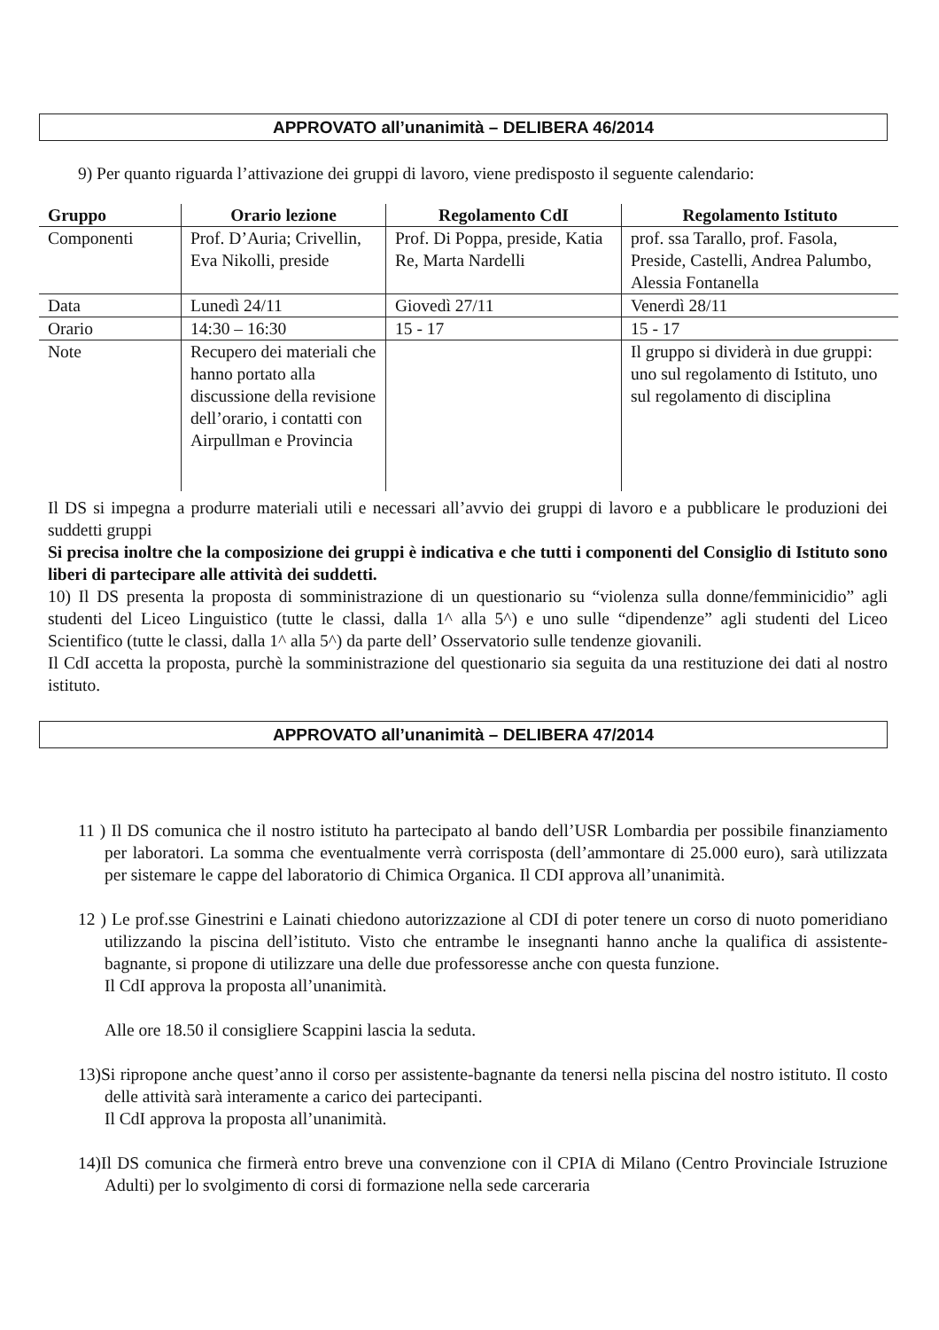APPROVATO all’unanimità – DELIBERA 46/2014
9) Per quanto riguarda l’attivazione dei gruppi di lavoro, viene predisposto il seguente calendario:
| Gruppo | Orario lezione | Regolamento CdI | Regolamento Istituto |
| --- | --- | --- | --- |
| Componenti | Prof. D’Auria; Crivellin, Eva Nikolli, preside | Prof. Di Poppa, preside, Katia Re, Marta Nardelli | prof. ssa Tarallo, prof. Fasola, Preside, Castelli, Andrea Palumbo, Alessia Fontanella |
| Data | Lunedì 24/11 | Giovedì 27/11 | Venerdì 28/11 |
| Orario | 14:30 – 16:30 | 15 - 17 | 15 - 17 |
| Note | Recupero dei materiali che hanno portato alla discussione della revisione dell’orario, i contatti con Airpullman e Provincia | | Il gruppo si dividerà in due gruppi: uno sul regolamento di Istituto, uno sul regolamento di disciplina |
Il DS si impegna a produrre materiali utili e necessari all’avvio dei gruppi di lavoro e a pubblicare le produzioni dei suddetti gruppi
Si precisa inoltre che la composizione dei gruppi è indicativa e che tutti i componenti del Consiglio di Istituto sono liberi di partecipare alle attività dei suddetti.
10) Il DS presenta la proposta di somministrazione di un questionario su “violenza sulla donne/femminicidio” agli studenti del Liceo Linguistico (tutte le classi, dalla 1^ alla 5^) e uno sulle “dipendenze” agli studenti del Liceo Scientifico (tutte le classi, dalla 1^ alla 5^) da parte dell’ Osservatorio sulle tendenze giovanili.
Il CdI accetta la proposta, purchè la somministrazione del questionario sia seguita da una restituzione dei dati al nostro istituto.
APPROVATO all’unanimità – DELIBERA 47/2014
11 ) Il DS comunica che il nostro istituto ha partecipato al bando dell’USR Lombardia per possibile finanziamento per laboratori. La somma che eventualmente verrà corrisposta (dell’ammontare di 25.000 euro), sarà utilizzata per sistemare le cappe del laboratorio di Chimica Organica. Il CDI approva all’unanimità.
12 ) Le prof.sse Ginestrini e Lainati chiedono autorizzazione al CDI di poter tenere un corso di nuoto pomeridiano utilizzando la piscina dell’istituto. Visto che entrambe le insegnanti hanno anche la qualifica di assistente-bagnante, si propone di utilizzare una delle due professoresse anche con questa funzione.
Il CdI approva la proposta all’unanimità.
Alle ore 18.50 il consigliere Scappini lascia la seduta.
13)Si ripropone anche quest’anno il corso per assistente-bagnante da tenersi nella piscina del nostro istituto. Il costo delle attività sarà interamente a carico dei partecipanti.
Il CdI approva la proposta all’unanimità.
14)Il DS comunica che firmerà entro breve una convenzione con il CPIA di Milano (Centro Provinciale Istruzione Adulti) per lo svolgimento di corsi di formazione nella sede carceraria